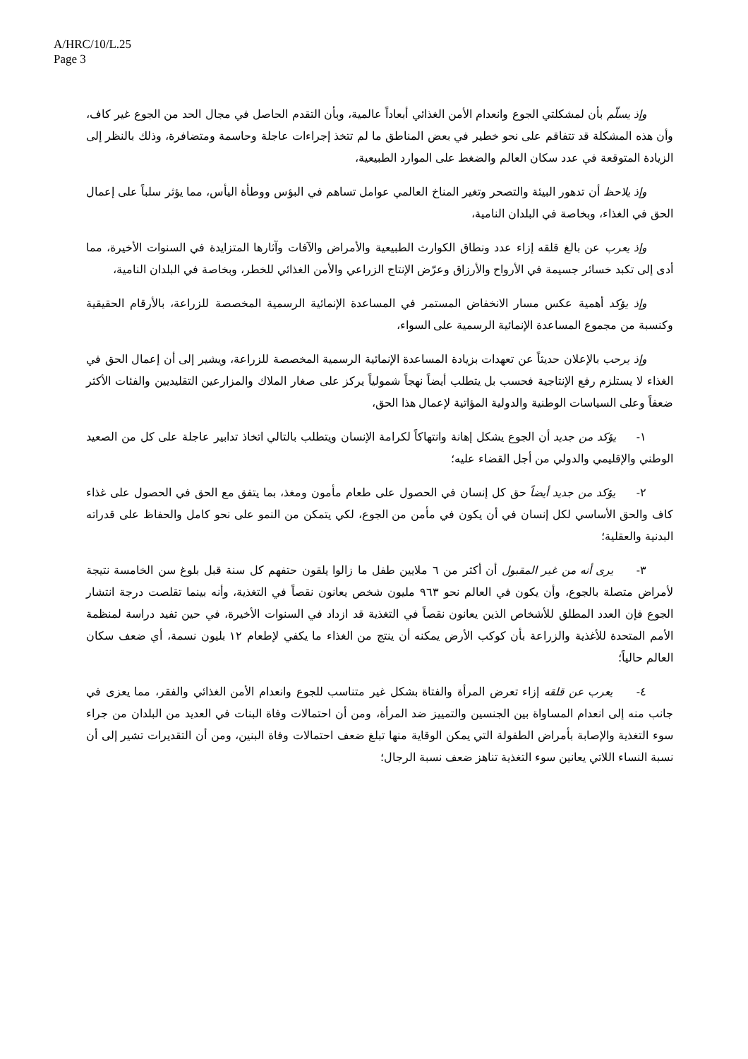A/HRC/10/L.25
Page 3
وإذ يسلّم بأن لمشكلتي الجوع وانعدام الأمن الغذائي أبعاداً عالمية، وبأن التقدم الحاصل في مجال الحد من الجوع غير كاف، وأن هذه المشكلة قد تتفاقم على نحو خطير في بعض المناطق ما لم تتخذ إجراءات عاجلة وحاسمة ومتضافرة، وذلك بالنظر إلى الزيادة المتوقعة في عدد سكان العالم والضغط على الموارد الطبيعية،
وإذ يلاحظ أن تدهور البيئة والتصحر وتغير المناخ العالمي عوامل تساهم في البؤس ووطأة اليأس، مما يؤثر سلباً على إعمال الحق في الغذاء، وبخاصة في البلدان النامية،
وإذ يعرب عن بالغ قلقه إزاء عدد ونطاق الكوارث الطبيعية والأمراض والآفات وآثارها المتزايدة في السنوات الأخيرة، مما أدى إلى تكبد خسائر جسيمة في الأرواح والأرزاق وعرّض الإنتاج الزراعي والأمن الغذائي للخطر، وبخاصة في البلدان النامية،
وإذ يؤكد أهمية عكس مسار الانخفاض المستمر في المساعدة الإنمائية الرسمية المخصصة للزراعة، بالأرقام الحقيقية وكنسبة من مجموع المساعدة الإنمائية الرسمية على السواء،
وإذ يرحب بالإعلان حديثاً عن تعهدات بزيادة المساعدة الإنمائية الرسمية المخصصة للزراعة، ويشير إلى أن إعمال الحق في الغذاء لا يستلزم رفع الإنتاجية فحسب بل يتطلب أيضاً نهجاً شمولياً يركز على صغار الملاك والمزارعين التقليديين والفئات الأكثر ضعفاً وعلى السياسات الوطنية والدولية المؤاتية لإعمال هذا الحق،
١- يؤكد من جديد أن الجوع يشكل إهانة وانتهاكاً لكرامة الإنسان ويتطلب بالتالي اتخاذ تدابير عاجلة على كل من الصعيد الوطني والإقليمي والدولي من أجل القضاء عليه؛
٢- يؤكد من جديد أيضاً حق كل إنسان في الحصول على طعام مأمون ومغذ، بما يتفق مع الحق في الحصول على غذاء كاف والحق الأساسي لكل إنسان في أن يكون في مأمن من الجوع، لكي يتمكن من النمو على نحو كامل والحفاظ على قدراته البدنية والعقلية؛
٣- يرى أنه من غير المقبول أن أكثر من ٦ ملايين طفل ما زالوا يلقون حتفهم كل سنة قبل بلوغ سن الخامسة نتيجة لأمراض متصلة بالجوع، وأن يكون في العالم نحو ٩٦٣ مليون شخص يعانون نقصاً في التغذية، وأنه بينما تقلصت درجة انتشار الجوع فإن العدد المطلق للأشخاص الذين يعانون نقصاً في التغذية قد ازداد في السنوات الأخيرة، في حين تفيد دراسة لمنظمة الأمم المتحدة للأغذية والزراعة بأن كوكب الأرض يمكنه أن ينتج من الغذاء ما يكفي لإطعام ١٢ بليون نسمة، أي ضعف سكان العالم حالياً؛
٤- يعرب عن قلقه إزاء تعرض المرأة والفتاة بشكل غير متناسب للجوع وانعدام الأمن الغذائي والفقر، مما يعزى في جانب منه إلى انعدام المساواة بين الجنسين والتمييز ضد المرأة، ومن أن احتمالات وفاة البنات في العديد من البلدان من جراء سوء التغذية والإصابة بأمراض الطفولة التي يمكن الوقاية منها تبلغ ضعف احتمالات وفاة البنين، ومن أن التقديرات تشير إلى أن نسبة النساء اللاتي يعانين سوء التغذية تناهز ضعف نسبة الرجال؛